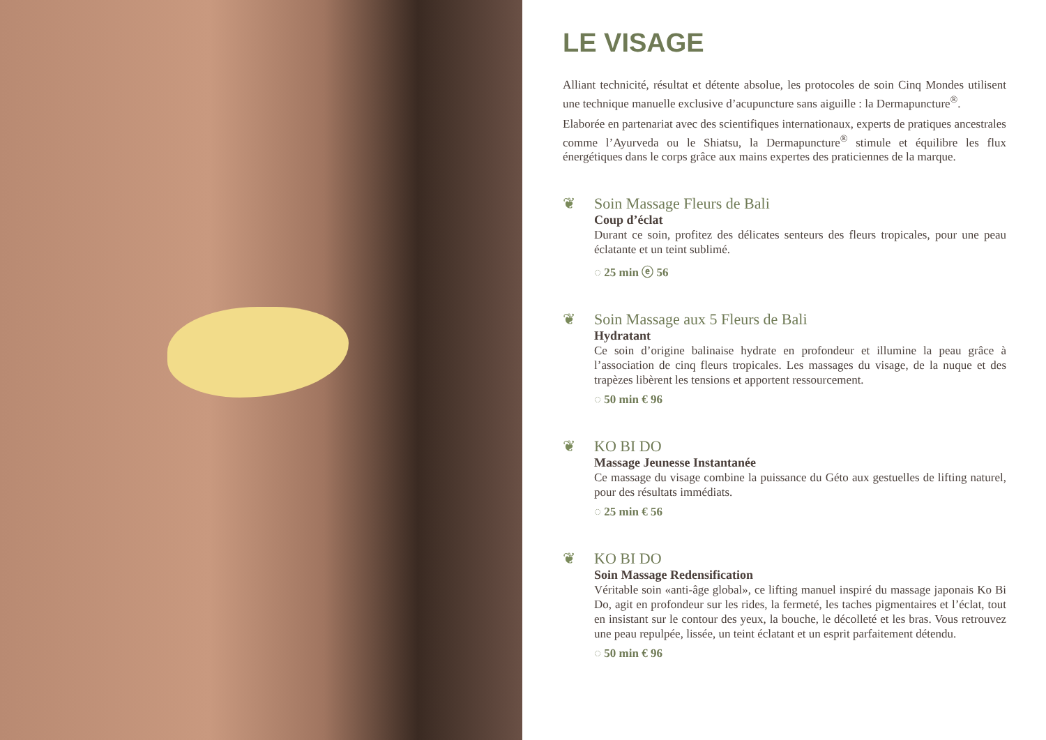LE VISAGE
Alliant technicité, résultat et détente absolue, les protocoles de soin Cinq Mondes utilisent une technique manuelle exclusive d’acupuncture sans aiguille : la Dermapuncture<sup>®</sup>.
Elaborée en partenariat avec des scientifiques internationaux, experts de pratiques ancestrales comme l’Ayurveda ou le Shiatsu, la Dermapuncture<sup>®</sup> stimule et équilibre les flux énergétiques dans le corps grâce aux mains expertes des praticiennes de la marque.
❦ Soin Massage Fleurs de Bali
Coup d’éclat
Durant ce soin, profitez des délicates senteurs des fleurs tropicales, pour une peau éclatante et un teint sublimé.
◌ 25 min ⓔ 56
❦ Soin Massage aux 5 Fleurs de Bali
Hydratant
Ce soin d’origine balinaise hydrate en profondeur et illumine la peau grâce à l’association de cinq fleurs tropicales. Les massages du visage, de la nuque et des trapèzes libèrent les tensions et apportent ressourcement.
◌ 50 min € 96
❦ KO BI DO
Massage Jeunesse Instantanée
Ce massage du visage combine la puissance du Géto aux gestuelles de lifting naturel, pour des résultats immédiats.
◌ 25 min € 56
❦ KO BI DO
Soin Massage Redensification
Véritable soin «anti-âge global», ce lifting manuel inspiré du massage japonais Ko Bi Do, agit en profondeur sur les rides, la fermeté, les taches pigmentaires et l’éclat, tout en insistant sur le contour des yeux, la bouche, le décolleté et les bras. Vous retrouvez une peau repulpée, lissée, un teint éclatant et un esprit parfaitement détendu.
◌ 50 min € 96